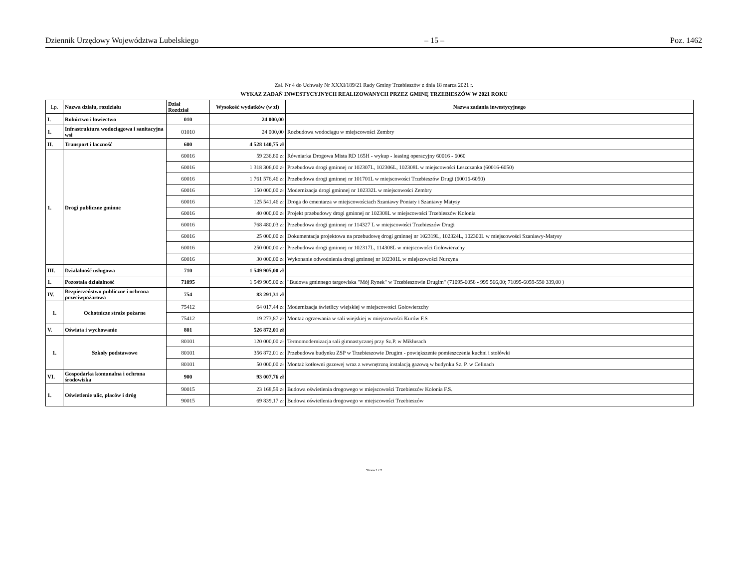Dziennik Urzędowy Województwa Lubelskiego – 15 – Poz. 1462
Zał. Nr 4 do Uchwały Nr XXXI/189/21 Rady Gminy Trzebieszów z dnia 18 marca 2021 r.
WYKAZ ZADAŃ INWESTYCYJNYCH REALIZOWANYCH PRZEZ GMINĘ TRZEBIESZÓW W 2021 ROKU
| Lp. | Nazwa działu, rozdziału | Dział Rozdział | Wysokość wydatków (w zł) | Nazwa zadania inwestycyjnego |
| --- | --- | --- | --- | --- |
| I. | Rolnictwo i łowiectwo | 010 | 24 000,00 | |
| 1. | Infrastruktura wodociągowa i sanitacyjna wsi | 01010 | 24 000,00 | Rozbudowa wodociągu w miejscowości Zembry |
| II. | Transport i łaczność | 600 | 4 528 140,75 zł | |
| 1. | Drogi publiczne gminne | 60016 | 59 236,80 zł | Równiarka Drogowa Mista RD 165H - wykup - leasing operacyjny 60016 - 6060 |
| | | 60016 | 1 318 306,00 zł | Przebudowa drogi gminnej nr 102307L, 102306L, 102308L w miejscowości Leszczanka (60016-6050) |
| | | 60016 | 1 761 576,46 zł | Przebudowa drogi gminnej nr 101701L w miejscowości Trzebieszów Drugi (60016-6050) |
| | | 60016 | 150 000,00 zł | Modernizacja drogi gminnej nr 102332L w miejscowości Zembry |
| | | 60016 | 125 541,46 zł | Droga do cmentarza w miejscowościach Szaniawy Poniaty i Szaniawy Matysy |
| | | 60016 | 40 000,00 zł | Projekt przebudowy drogi gminnej nr 102308L w miejscowości Trzebieszów Kolonia |
| | | 60016 | 768 480,03 zł | Przebudowa drogi gminnej nr 114327 L w miejscowości Trzebieszów Drugi |
| | | 60016 | 25 000,00 zł | Dokumentacja projektowa na przebudowę drogi gminnej nr 102319L, 102324L, 102300L w miejscowości Szaniawy-Matysy |
| | | 60016 | 250 000,00 zł | Przebudowa drogi gminnej nr 102317L, 114308L w miejscowości Gołowierzchy |
| | | 60016 | 30 000,00 zł | Wykonanie odwodnienia drogi gminnej nr 102301L w miejscowości Nurzyna |
| III. | Działalność usługowa | 710 | 1 549 905,00 zł | |
| 1. | Pozostała działalność | 71095 | 1 549 905,00 zł | "Budowa gminnego targowiska "Mój Rynek" w Trzebieszowie Drugim" (71095-6058 - 999 566,00; 71095-6059-550 339,00 ) |
| IV. | Bezpieczeństwo publiczne i ochrona przeciwpożarowa | 754 | 83 291,31 zł | |
| 1. | Ochotnicze straże pożarne | 75412 | 64 017,44 zł | Modernizacja świetlicy wiejskiej w miejscowości Gołowierzchy |
| | | 75412 | 19 273,87 zł | Montaż ogrzewania w sali wiejskiej w miejscowości Kurów F.S |
| V. | Oświata i wychowanie | 801 | 526 872,01 zł | |
| 1. | Szkoły podstawowe | 80101 | 120 000,00 zł | Termomodernizacja sali gimnastycznej przy Sz.P. w Mikłusach |
| | | 80101 | 356 872,01 zł | Przebudowa budynku ZSP w Trzebieszowie Drugim - powiększenie pomieszczenia kuchni i stołówki |
| | | 80101 | 50 000,00 zł | Montaż kotłowni gazowej wraz z wewnętrzną instalacją gazową w budynku Sz. P. w Celinach |
| VI. | Gospodarka komunalna i ochrona środowiska | 900 | 93 007,76 zł | |
| 1. | Oświetlenie ulic, placów i dróg | 90015 | 23 168,59 zł | Budowa oświetlenia drogowego w miejscowości Trzebieszów Kolonia F.S. |
| | | 90015 | 69 839,17 zł | Budowa oświetlenia drogowego w miejscowości Trzebieszów |
Strona 1 z 2